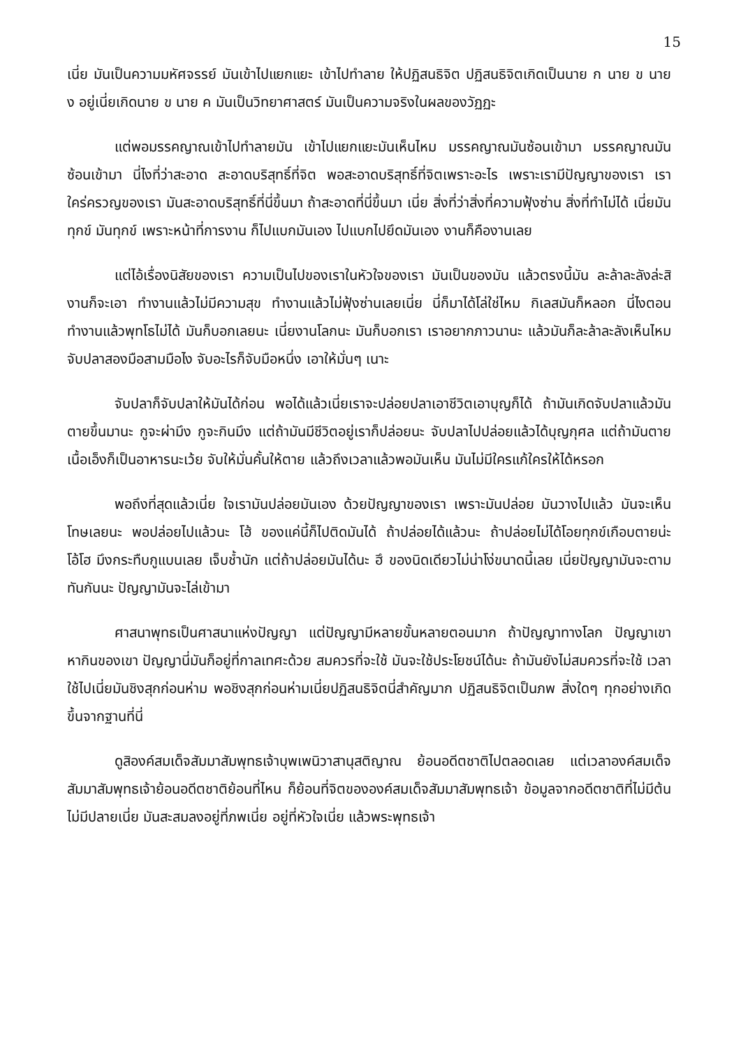15
เนี่ย มันเป็นความมหัศจรรย์ มันเข้าไปแยกแยะ เข้าไปทำลาย ให้ปฏิสนธิจิต ปฏิสนธิจิตเกิดเป็นนาย ก นาย ข นาย ง อยู่เนี่ยเกิดนาย ข นาย ค มันเป็นวิทยาศาสตร์ มันเป็นความจริงในผลของวัฏฏะ
แต่พอมรรคญาณเข้าไปทำลายมัน เข้าไปแยกแยะมันเห็นไหม มรรคญาณมันซ้อนเข้ามา มรรคญาณมันซ้อนเข้ามา นี่ไงที่ว่าสะอาด สะอาดบริสุทธิ์ที่จิต พอสะอาดบริสุทธิ์ที่จิตเพราะอะไร เพราะเรามีปัญญาของเรา เราใคร่ครวญของเรา มันสะอาดบริสุทธิ์ที่นี่ขึ้นมา ถ้าสะอาดที่นี่ขึ้นมา เนี่ย สิ่งที่ว่าสิ่งที่ความฟุ้งซ่าน สิ่งที่ทำไม่ได้ เนี่ยมันทุกข์ มันทุกข์ เพราะหน้าที่การงาน ก็ไปแบกมันเอง ไปแบกไปยึดมันเอง งานก็คืองานเลย
แต่ไอ้เรื่องนิสัยของเรา ความเป็นไปของเราในหัวใจของเรา มันเป็นของมัน แล้วตรงนี้มัน ละล้าละลังล่ะสิ งานก็จะเอา ทำงานแล้วไม่มีความสุข ทำงานแล้วไม่ฟุ้งซ่านเลยเนี่ย นี่ก็มาได้โล่ใช่ไหม กิเลสมันก็หลอก นี่ไงตอนทำงานแล้วพุทโธไม่ได้ มันก็บอกเลยนะ เนี่ยงานโลกนะ มันก็บอกเรา เราอยากภาวนานะ แล้วมันก็ละล้าละลังเห็นไหม จับปลาสองมือสามมือไง จับอะไรก็จับมือหนึ่ง เอาให้มั่นๆ เนาะ
จับปลาก็จับปลาให้มันได้ก่อน พอได้แล้วเนี่ยเราจะปล่อยปลาเอาชีวิตเอาบุญก็ได้ ถ้ามันเกิดจับปลาแล้วมันตายขึ้นมานะ กูจะผ่ามึง กูจะกินมึง แต่ถ้ามันมีชีวิตอยู่เราก็ปล่อยนะ จับปลาไปปล่อยแล้วได้บุญกุศล แต่ถ้ามันตายเนื้อเอ็งก็เป็นอาหารนะเว้ย จับให้มั่นคั้นให้ตาย แล้วถึงเวลาแล้วพอมันเห็น มันไม่มีใครแก้ใครให้ได้หรอก
พอถึงที่สุดแล้วเนี่ย ใจเรามันปล่อยมันเอง ด้วยปัญญาของเรา เพราะมันปล่อย มันวางไปแล้ว มันจะเห็นโทษเลยนะ พอปล่อยไปแล้วนะ โฮ้ ของแค่นี้ก็ไปติดมันได้ ถ้าปล่อยได้แล้วนะ ถ้าปล่อยไม่ได้โอยทุกข์เกือบตายน่ะ โอ้โฮ มึงกระทืบกูแบนเลย เจ็บช้ำนัก แต่ถ้าปล่อยมันได้นะ ฮึ ของนิดเดียวไม่น่าโง่ขนาดนี้เลย เนี่ยปัญญามันจะตามทันกันนะ ปัญญามันจะไล่เข้ามา
ศาสนาพุทธเป็นศาสนาแห่งปัญญา แต่ปัญญามีหลายขั้นหลายตอนมาก ถ้าปัญญาทางโลก ปัญญาเขาหากินของเขา ปัญญานี่มันก็อยู่ที่กาลเทศะด้วย สมควรที่จะใช้ มันจะใช้ประโยชน์ได้นะ ถ้ามันยังไม่สมควรที่จะใช้ เวลาใช้ไปเนี่ยมันชิงสุกก่อนห่าม พอชิงสุกก่อนห่ามเนี่ยปฏิสนธิจิตนี่สำคัญมาก ปฏิสนธิจิตเป็นภพ สิ่งใดๆ ทุกอย่างเกิดขึ้นจากฐานที่นี่
ดูสิองค์สมเด็จสัมมาสัมพุทธเจ้าบุพเพนิวาสานุสติญาณ ย้อนอดีตชาติไปตลอดเลย แต่เวลาองค์สมเด็จสัมมาสัมพุทธเจ้าย้อนอดีตชาติย้อนที่ไหน ก็ย้อนที่จิตขององค์สมเด็จสัมมาสัมพุทธเจ้า ข้อมูลจากอดีตชาติที่ไม่มีต้นไม่มีปลายเนี่ย มันสะสมลงอยู่ที่ภพเนี่ย อยู่ที่หัวใจเนี่ย แล้วพระพุทธเจ้า